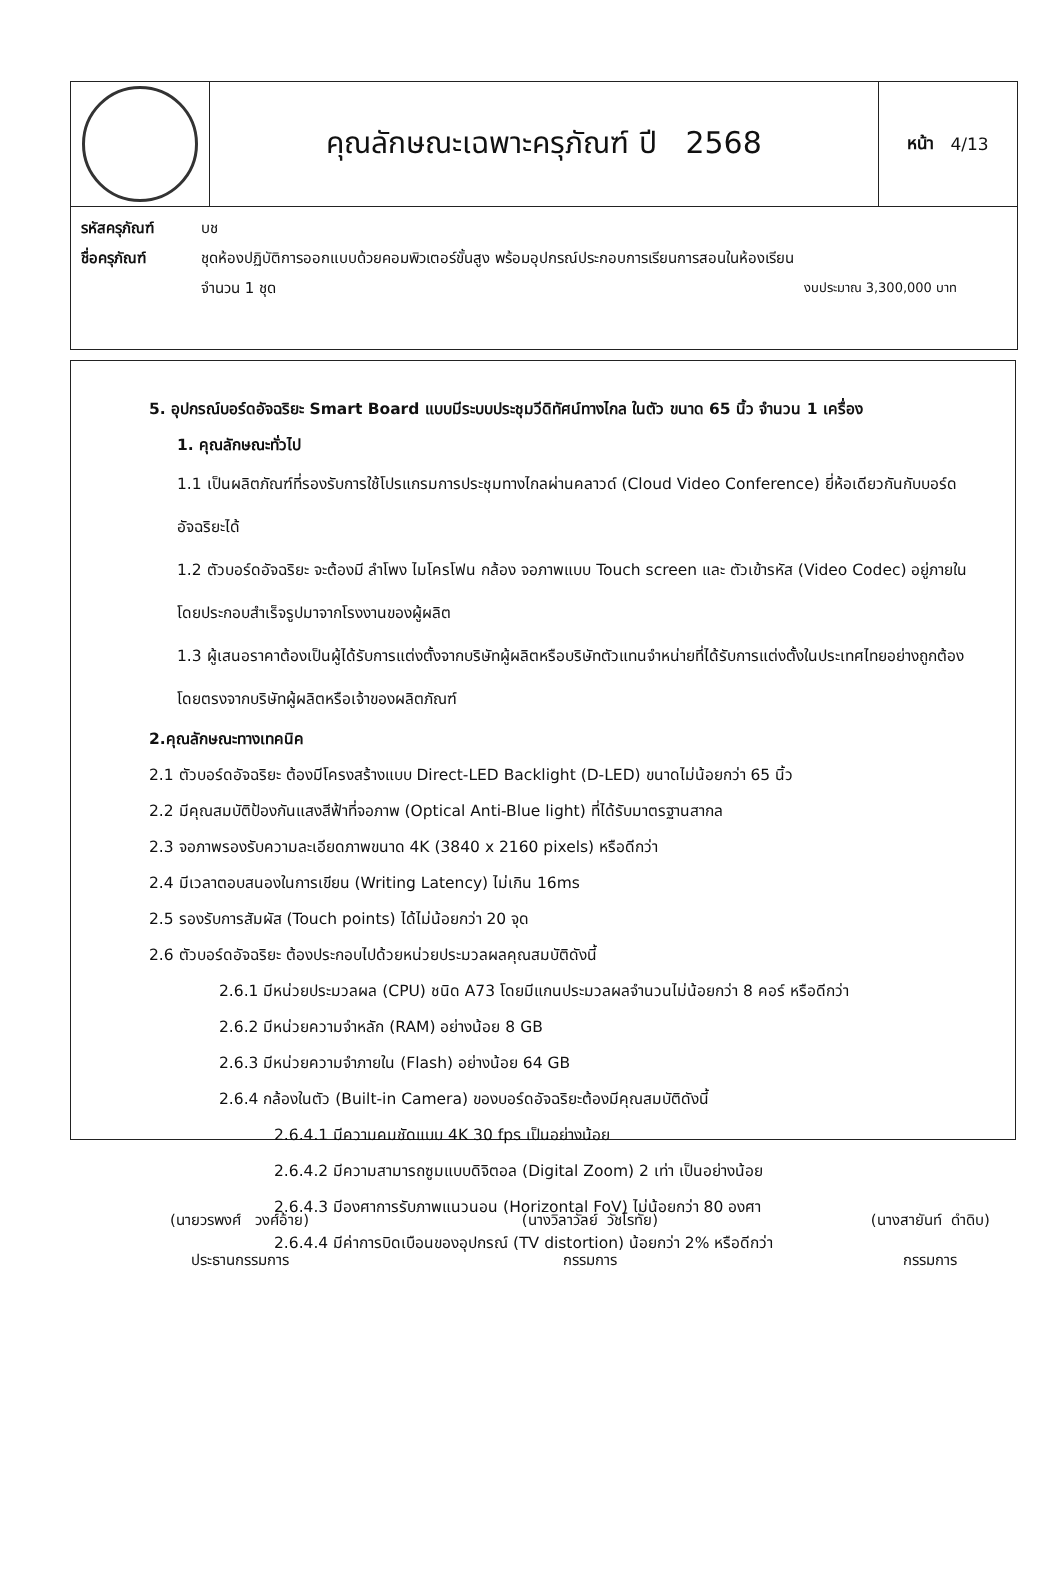คุณลักษณะเฉพาะครุภัณฑ์ ปี 2568
หน้า 4/13
รหัสครุภัณฑ์ บช
ชื่อครุภัณฑ์ ชุดห้องปฏิบัติการออกแบบด้วยคอมพิวเตอร์ขั้นสูง พร้อมอุปกรณ์ประกอบการเรียนการสอนในห้องเรียน
จำนวน 1 ชุด งบประมาณ 3,300,000 บาท
5. อุปกรณ์บอร์ดอัจฉริยะ Smart Board แบบมีระบบประชุมวีดิทัศน์ทางไกล ในตัว ขนาด 65 นิ้ว จำนวน 1 เครื่อง
1. คุณลักษณะทั่วไป
1.1 เป็นผลิตภัณฑ์ที่รองรับการใช้โปรแกรมการประชุมทางไกลผ่านคลาวด์ (Cloud Video Conference) ยี่ห้อเดียวกันกับบอร์ดอัจฉริยะได้
1.2 ตัวบอร์ดอัจฉริยะ จะต้องมี ลำโพง ไมโครโฟน กล้อง จอภาพแบบ Touch screen และ ตัวเข้ารหัส (Video Codec) อยู่ภายใน โดยประกอบสำเร็จรูปมาจากโรงงานของผู้ผลิต
1.3 ผู้เสนอราคาต้องเป็นผู้ได้รับการแต่งตั้งจากบริษัทผู้ผลิตหรือบริษัทตัวแทนจำหน่ายที่ได้รับการแต่งตั้งในประเทศไทยอย่างถูกต้องโดยตรงจากบริษัทผู้ผลิตหรือเจ้าของผลิตภัณฑ์
2.คุณลักษณะทางเทคนิค
2.1 ตัวบอร์ดอัจฉริยะ ต้องมีโครงสร้างแบบ Direct-LED Backlight (D-LED) ขนาดไม่น้อยกว่า 65 นิ้ว
2.2 มีคุณสมบัติป้องกันแสงสีฟ้าที่จอภาพ (Optical Anti-Blue light) ที่ได้รับมาตรฐานสากล
2.3 จอภาพรองรับความละเอียดภาพขนาด 4K (3840 x 2160 pixels) หรือดีกว่า
2.4 มีเวลาตอบสนองในการเขียน (Writing Latency) ไม่เกิน 16ms
2.5 รองรับการสัมผัส (Touch points) ได้ไม่น้อยกว่า 20 จุด
2.6 ตัวบอร์ดอัจฉริยะ ต้องประกอบไปด้วยหน่วยประมวลผลคุณสมบัติดังนี้
2.6.1 มีหน่วยประมวลผล (CPU) ชนิด A73 โดยมีแกนประมวลผลจำนวนไม่น้อยกว่า 8 คอร์ หรือดีกว่า
2.6.2 มีหน่วยความจำหลัก (RAM) อย่างน้อย 8 GB
2.6.3 มีหน่วยความจำภายใน (Flash) อย่างน้อย 64 GB
2.6.4 กล้องในตัว (Built-in Camera) ของบอร์ดอัจฉริยะต้องมีคุณสมบัติดังนี้
2.6.4.1 มีความคมชัดแบบ 4K 30 fps เป็นอย่างน้อย
2.6.4.2 มีความสามารถซูมแบบดิจิตอล (Digital Zoom) 2 เท่า เป็นอย่างน้อย
2.6.4.3 มีองศาการรับภาพแนวนอน (Horizontal FoV) ไม่น้อยกว่า 80 องศา
2.6.4.4 มีค่าการบิดเบือนของอุปกรณ์ (TV distortion) น้อยกว่า 2% หรือดีกว่า
(นายวรพงศ์ วงศ์อ้าย)
ประธานกรรมการ
(นางวิลาวัลย์ วัชโรทัย)
กรรมการ
(นางสายันท์ ดำดิบ)
กรรมการ